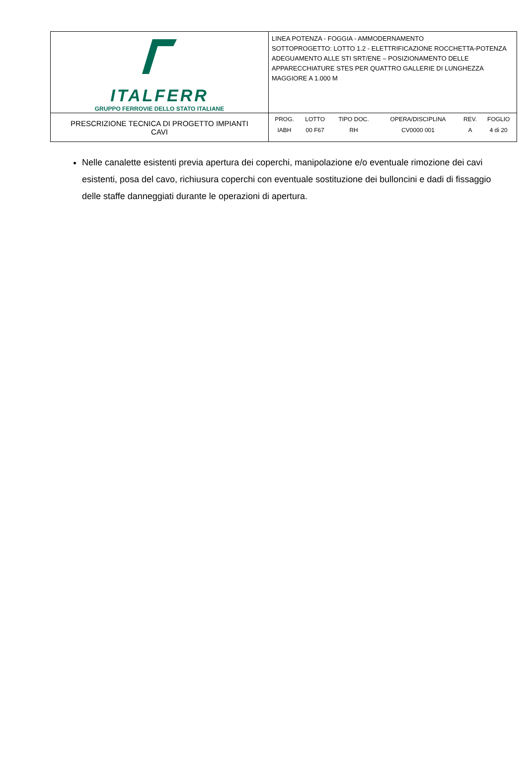| ITALFERR GRUPPO FERROVIE DELLO STATO ITALIANE | LINEA POTENZA - FOGGIA - AMMODERNAMENTO SOTTOPROGETTO: LOTTO 1.2 - ELETTRIFICAZIONE ROCCHETTA-POTENZA ADEGUAMENTO ALLE STI SRT/ENE – POSIZIONAMENTO DELLE APPARECCHIATURE STES PER QUATTRO GALLERIE DI LUNGHEZZA MAGGIORE A 1.000 M |
| PRESCRIZIONE TECNICA DI PROGETTO IMPIANTI CAVI | / PROG. / LOTTO / TIPO DOC. / OPERA/DISCIPLINA / REV. / FOGLIO / / --- / --- / --- / --- / --- / --- / / IABH / 00 F67 / RH / CV0000 001 / A / 4 di 20 / |
Nelle canalette esistenti previa apertura dei coperchi, manipolazione e/o eventuale rimozione dei cavi esistenti, posa del cavo, richiusura coperchi con eventuale sostituzione dei bulloncini e dadi di fissaggio delle staffe danneggiati durante le operazioni di apertura.